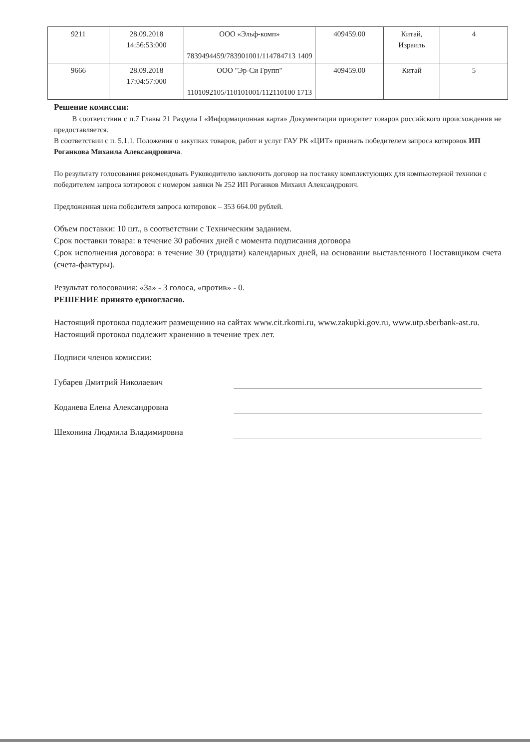| 9211 | 28.09.2018 14:56:53:000 | ООО «Эльф-комп» 7839494459/783901001/114784713 1409 | 409459.00 | Китай, Израиль | 4 |
| 9666 | 28.09.2018 17:04:57:000 | ООО "Эр-Си Групп" 1101092105/110101001/112110100 1713 | 409459.00 | Китай | 5 |
Решение комиссии:
В соответствии с п.7 Главы 21 Раздела I «Информационная карта» Документации приоритет товаров российского происхождения не предоставляется.
В соответствии с п. 5.1.1. Положения о закупках товаров, работ и услуг ГАУ РК «ЦИТ» признать победителем запроса котировок ИП Роганкова Михаила Александровича.
По результату голосования рекомендовать Руководителю заключить договор на поставку комплектующих для компьютерной техники с победителем запроса котировок с номером заявки № 252 ИП Роганков Михаил Александрович.
Предложенная цена победителя запроса котировок – 353 664.00 рублей.
Объем поставки: 10 шт., в соответствии с Техническим заданием.
Срок поставки товара: в течение 30 рабочих дней с момента подписания договора
Срок исполнения договора: в течение 30 (тридцати) календарных дней, на основании выставленного Поставщиком счета (счета-фактуры).
Результат голосования: «За» - 3 голоса, «против» - 0.
РЕШЕНИЕ принято единогласно.
Настоящий протокол подлежит размещению на сайтах www.cit.rkomi.ru, www.zakupki.gov.ru, www.utp.sberbank-ast.ru.
Настоящий протокол подлежит хранению в течение трех лет.
Подписи членов комиссии:
Губарев Дмитрий Николаевич
Коданева Елена Александровна
Шехонина Людмила Владимировна